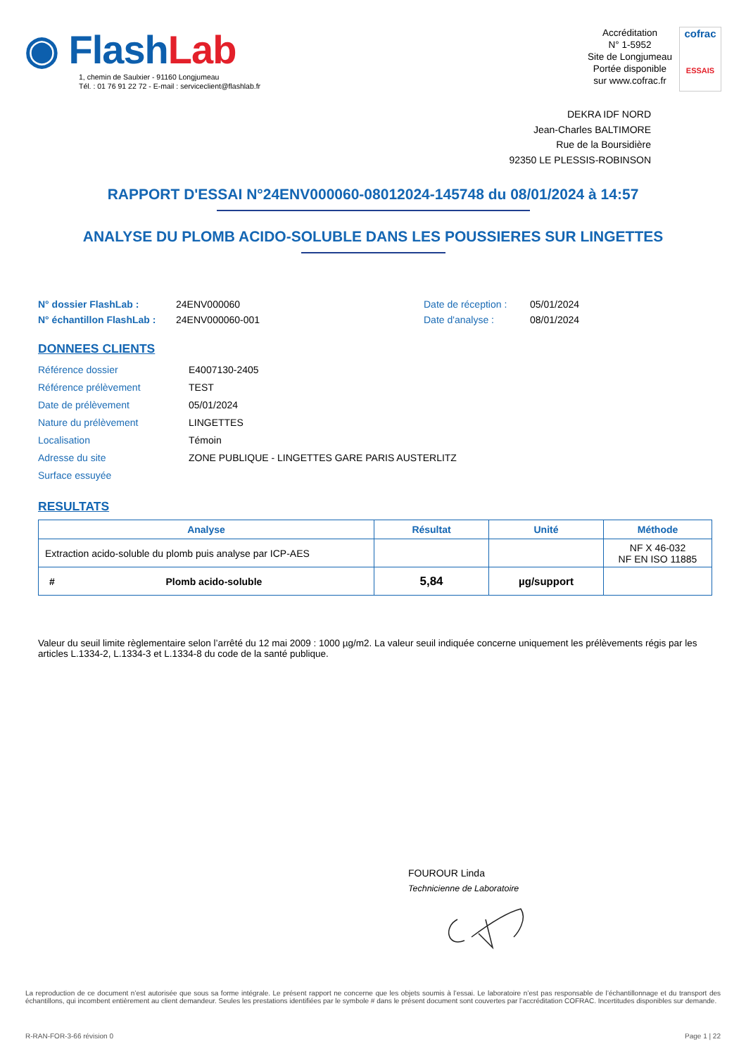◉ FlashLab
1, chemin de Saulxier - 91160 Longjumeau
Tél. : 01 76 91 22 72 - E-mail : serviceclient@flashlab.fr
Accréditation
N° 1-5952
Site de Longjumeau
Portée disponible
sur www.cofrac.fr
cofrac
ESSAIS
DEKRA IDF NORD
Jean-Charles BALTIMORE
Rue de la Boursidière
92350 LE PLESSIS-ROBINSON
RAPPORT D'ESSAI N°24ENV000060-08012024-145748 du 08/01/2024 à 14:57
ANALYSE DU PLOMB ACIDO-SOLUBLE DANS LES POUSSIERES SUR LINGETTES
N° dossier FlashLab :
N° échantillon FlashLab :
24ENV000060
24ENV000060-001
Date de réception :
Date d'analyse :
05/01/2024
08/01/2024
DONNEES CLIENTS
| Référence dossier | E4007130-2405 |
| Référence prélèvement | TEST |
| Date de prélèvement | 05/01/2024 |
| Nature du prélèvement | LINGETTES |
| Localisation | Témoin |
| Adresse du site | ZONE PUBLIQUE - LINGETTES GARE PARIS AUSTERLITZ |
| Surface essuyée | |
RESULTATS
| Analyse | Résultat | Unité | Méthode |
| --- | --- | --- | --- |
| Extraction acido-soluble du plomb puis analyse par ICP-AES | | | NF X 46-032 NF EN ISO 11885 |
| # Plomb acido-soluble | 5,84 | µg/support | |
Valeur du seuil limite règlementaire selon l’arrêté du 12 mai 2009 : 1000 µg/m2. La valeur seuil indiquée concerne uniquement les prélèvements régis par les articles L.1334-2, L.1334-3 et L.1334-8 du code de la santé publique.
FOUROUR Linda
Technicienne de Laboratoire
La reproduction de ce document n’est autorisée que sous sa forme intégrale. Le présent rapport ne concerne que les objets soumis à l’essai. Le laboratoire n’est pas responsable de l’échantillonnage et du transport des échantillons, qui incombent entièrement au client demandeur. Seules les prestations identifiées par le symbole # dans le présent document sont couvertes par l’accréditation COFRAC. Incertitudes disponibles sur demande.
R-RAN-FOR-3-66 révision 0 Page 1 | 22